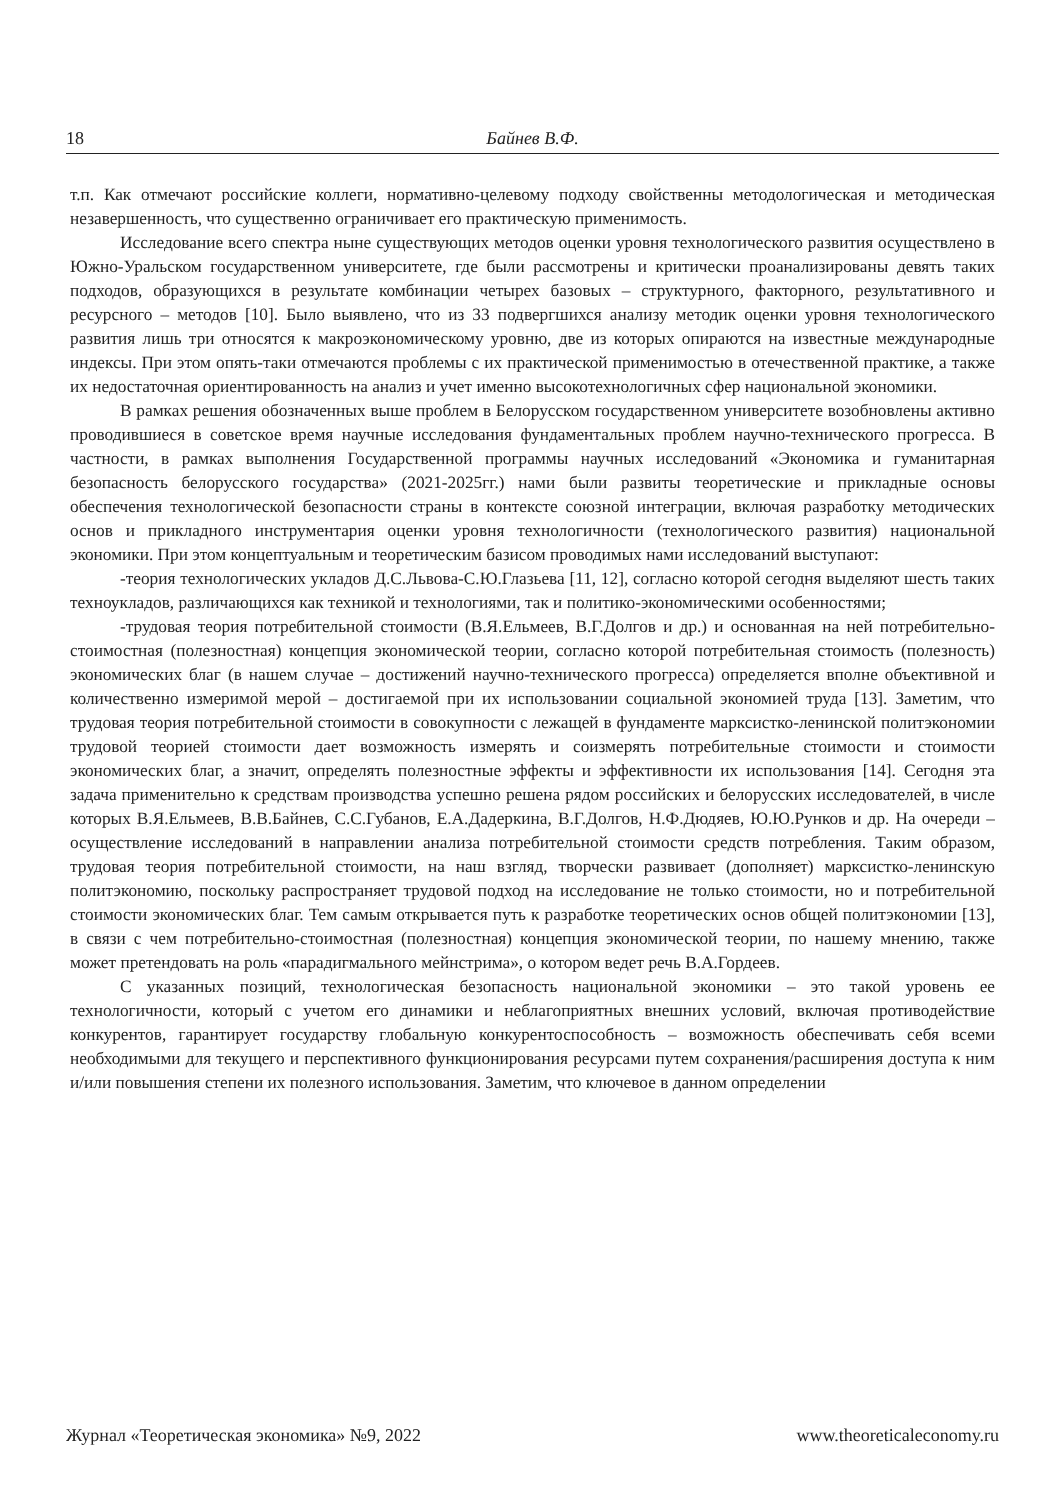18 Байнев В.Ф.
т.п. Как отмечают российские коллеги, нормативно-целевому подходу свойственны методологическая и методическая незавершенность, что существенно ограничивает его практическую применимость.
Исследование всего спектра ныне существующих методов оценки уровня технологического развития осуществлено в Южно-Уральском государственном университете, где были рассмотрены и критически проанализированы девять таких подходов, образующихся в результате комбинации четырех базовых – структурного, факторного, результативного и ресурсного – методов [10]. Было выявлено, что из 33 подвергшихся анализу методик оценки уровня технологического развития лишь три относятся к макроэкономическому уровню, две из которых опираются на известные международные индексы. При этом опять-таки отмечаются проблемы с их практической применимостью в отечественной практике, а также их недостаточная ориентированность на анализ и учет именно высокотехнологичных сфер национальной экономики.
В рамках решения обозначенных выше проблем в Белорусском государственном университете возобновлены активно проводившиеся в советское время научные исследования фундаментальных проблем научно-технического прогресса. В частности, в рамках выполнения Государственной программы научных исследований «Экономика и гуманитарная безопасность белорусского государства» (2021-2025гг.) нами были развиты теоретические и прикладные основы обеспечения технологической безопасности страны в контексте союзной интеграции, включая разработку методических основ и прикладного инструментария оценки уровня технологичности (технологического развития) национальной экономики. При этом концептуальным и теоретическим базисом проводимых нами исследований выступают:
-теория технологических укладов Д.С.Львова-С.Ю.Глазьева [11, 12], согласно которой сегодня выделяют шесть таких техноукладов, различающихся как техникой и технологиями, так и политико-экономическими особенностями;
-трудовая теория потребительной стоимости (В.Я.Ельмеев, В.Г.Долгов и др.) и основанная на ней потребительно-стоимостная (полезностная) концепция экономической теории, согласно которой потребительная стоимость (полезность) экономических благ (в нашем случае – достижений научно-технического прогресса) определяется вполне объективной и количественно измеримой мерой – достигаемой при их использовании социальной экономией труда [13]. Заметим, что трудовая теория потребительной стоимости в совокупности с лежащей в фундаменте марксистко-ленинской политэкономии трудовой теорией стоимости дает возможность измерять и соизмерять потребительные стоимости и стоимости экономических благ, а значит, определять полезностные эффекты и эффективности их использования [14]. Сегодня эта задача применительно к средствам производства успешно решена рядом российских и белорусских исследователей, в числе которых В.Я.Ельмеев, В.В.Байнев, С.С.Губанов, Е.А.Дадеркина, В.Г.Долгов, Н.Ф.Дюдяев, Ю.Ю.Рунков и др. На очереди – осуществление исследований в направлении анализа потребительной стоимости средств потребления. Таким образом, трудовая теория потребительной стоимости, на наш взгляд, творчески развивает (дополняет) марксистко-ленинскую политэкономию, поскольку распространяет трудовой подход на исследование не только стоимости, но и потребительной стоимости экономических благ. Тем самым открывается путь к разработке теоретических основ общей политэкономии [13], в связи с чем потребительно-стоимостная (полезностная) концепция экономической теории, по нашему мнению, также может претендовать на роль «парадигмального мейнстрима», о котором ведет речь В.А.Гордеев.
С указанных позиций, технологическая безопасность национальной экономики – это такой уровень ее технологичности, который с учетом его динамики и неблагоприятных внешних условий, включая противодействие конкурентов, гарантирует государству глобальную конкурентоспособность – возможность обеспечивать себя всеми необходимыми для текущего и перспективного функционирования ресурсами путем сохранения/расширения доступа к ним и/или повышения степени их полезного использования. Заметим, что ключевое в данном определении
Журнал «Теоретическая экономика» №9, 2022 www.theoreticaleconomy.ru